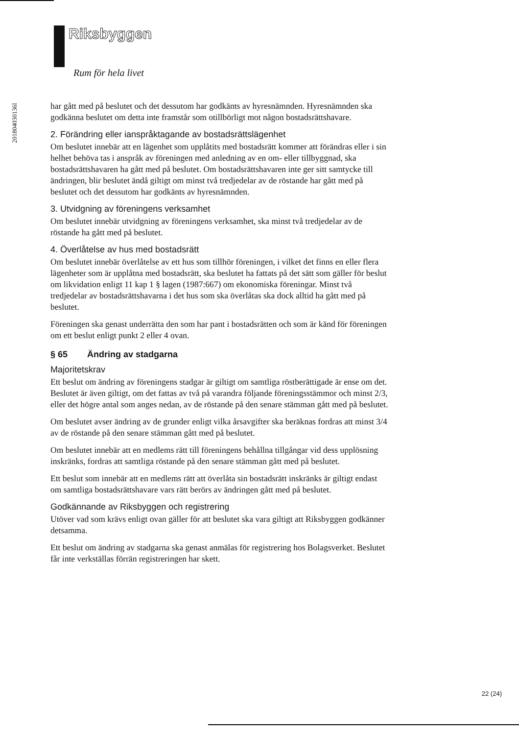Riksbyggen
Rum för hela livet
201804030136l
har gått med på beslutet och det dessutom har godkänts av hyresnämnden. Hyresnämnden ska godkänna beslutet om detta inte framstår som otillbörligt mot någon bostadsrättshavare.
2. Förändring eller ianspråktagande av bostadsrättslägenhet
Om beslutet innebär att en lägenhet som upplåtits med bostadsrätt kommer att förändras eller i sin helhet behöva tas i anspråk av föreningen med anledning av en om- eller tillbyggnad, ska bostadsrättshavaren ha gått med på beslutet. Om bostadsrättshavaren inte ger sitt samtycke till ändringen, blir beslutet ändå giltigt om minst två tredjedelar av de röstande har gått med på beslutet och det dessutom har godkänts av hyresnämnden.
3. Utvidgning av föreningens verksamhet
Om beslutet innebär utvidgning av föreningens verksamhet, ska minst två tredjedelar av de röstande ha gått med på beslutet.
4. Överlåtelse av hus med bostadsrätt
Om beslutet innebär överlåtelse av ett hus som tillhör föreningen, i vilket det finns en eller flera lägenheter som är upplåtna med bostadsrätt, ska beslutet ha fattats på det sätt som gäller för beslut om likvidation enligt 11 kap 1 § lagen (1987:667) om ekonomiska föreningar. Minst två tredjedelar av bostadsrättshavarna i det hus som ska överlåtas ska dock alltid ha gått med på beslutet.
Föreningen ska genast underrätta den som har pant i bostadsrätten och som är känd för föreningen om ett beslut enligt punkt 2 eller 4 ovan.
§ 65 Ändring av stadgarna
Majoritetskrav
Ett beslut om ändring av föreningens stadgar är giltigt om samtliga röstberättigade är ense om det. Beslutet är även giltigt, om det fattas av två på varandra följande föreningsstämmor och minst 2/3, eller det högre antal som anges nedan, av de röstande på den senare stämman gått med på beslutet.
Om beslutet avser ändring av de grunder enligt vilka årsavgifter ska beräknas fordras att minst 3/4 av de röstande på den senare stämman gått med på beslutet.
Om beslutet innebär att en medlems rätt till föreningens behållna tillgångar vid dess upplösning inskränks, fordras att samtliga röstande på den senare stämman gått med på beslutet.
Ett beslut som innebär att en medlems rätt att överlåta sin bostadsrätt inskränks är giltigt endast om samtliga bostadsrättshavare vars rätt berörs av ändringen gått med på beslutet.
Godkännande av Riksbyggen och registrering
Utöver vad som krävs enligt ovan gäller för att beslutet ska vara giltigt att Riksbyggen godkänner detsamma.
Ett beslut om ändring av stadgarna ska genast anmälas för registrering hos Bolagsverket. Beslutet får inte verkställas förrän registreringen har skett.
22 (24)